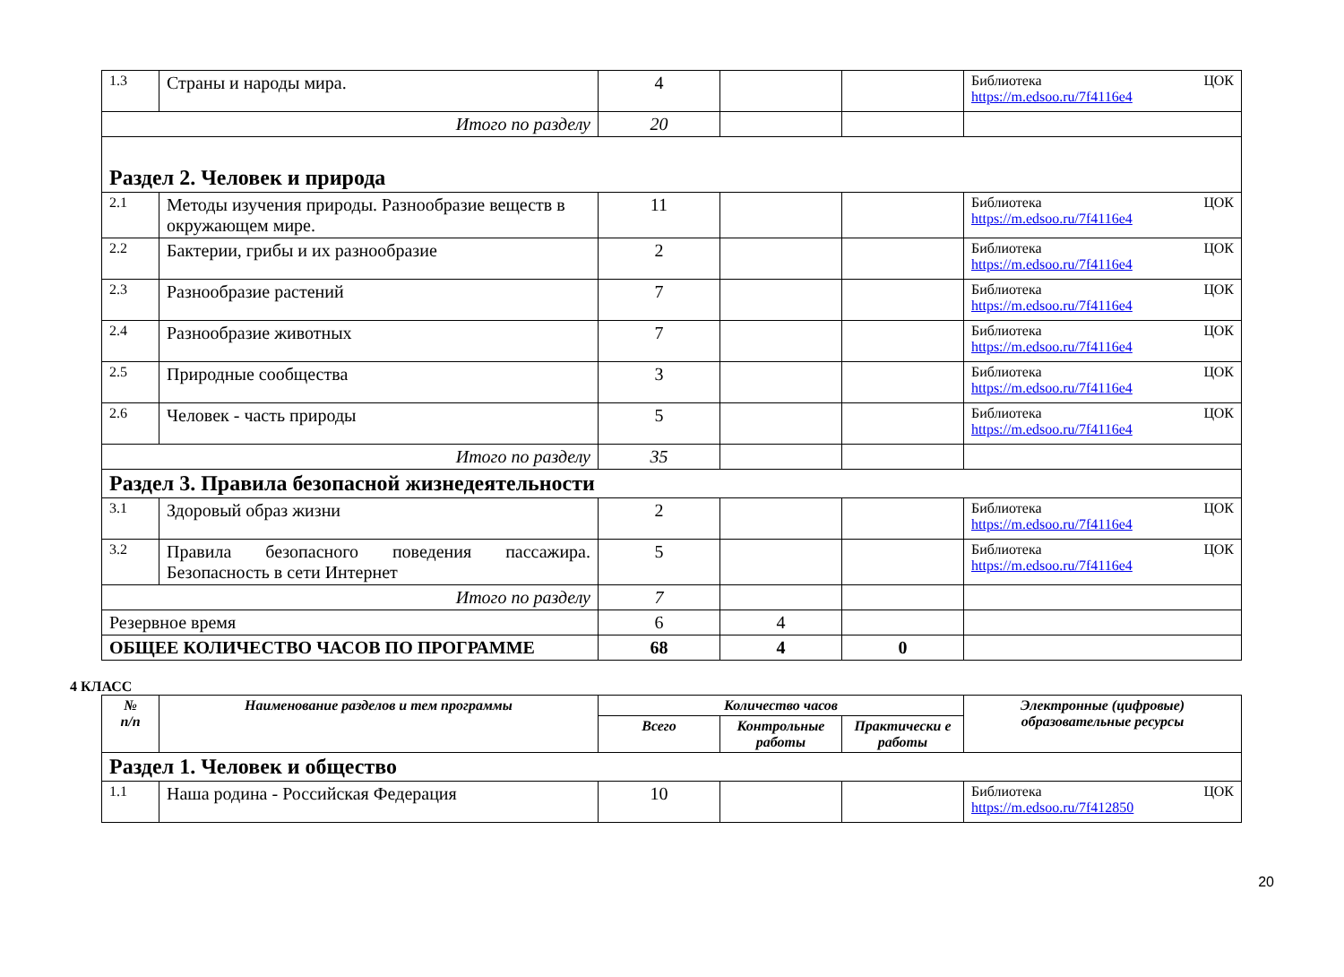| 1.3 | Страны и народы мира. | 4 | | | Библиотека ЦОК https://m.edsoo.ru/7f4116e4 |
| Итого по разделу | | 20 | | | |
| Раздел 2. Человек и природа | | | | | |
| 2.1 | Методы изучения природы. Разнообразие веществ в окружающем мире. | 11 | | | Библиотека ЦОК https://m.edsoo.ru/7f4116e4 |
| 2.2 | Бактерии, грибы и их разнообразие | 2 | | | Библиотека ЦОК https://m.edsoo.ru/7f4116e4 |
| 2.3 | Разнообразие растений | 7 | | | Библиотека ЦОК https://m.edsoo.ru/7f4116e4 |
| 2.4 | Разнообразие животных | 7 | | | Библиотека ЦОК https://m.edsoo.ru/7f4116e4 |
| 2.5 | Природные сообщества | 3 | | | Библиотека ЦОК https://m.edsoo.ru/7f4116e4 |
| 2.6 | Человек - часть природы | 5 | | | Библиотека ЦОК https://m.edsoo.ru/7f4116e4 |
| Итого по разделу | | 35 | | | |
| Раздел 3. Правила безопасной жизнедеятельности | | | | | |
| 3.1 | Здоровый образ жизни | 2 | | | Библиотека ЦОК https://m.edsoo.ru/7f4116e4 |
| 3.2 | Правила безопасного поведения пассажира. Безопасность в сети Интернет | 5 | | | Библиотека ЦОК https://m.edsoo.ru/7f4116e4 |
| Итого по разделу | | 7 | | | |
| Резервное время | | 6 | 4 | | |
| ОБЩЕЕ КОЛИЧЕСТВО ЧАСОВ ПО ПРОГРАММЕ | | 68 | 4 | 0 | |
4 КЛАСС
| № п/п | Наименование разделов и тем программы | Количество часов | | | Электронные (цифровые) образовательные ресурсы |
| --- | --- | --- | --- | --- | --- |
| | | Всего | Контрольные работы | Практически е работы | |
| Раздел 1. Человек и общество | | | | | |
| 1.1 | Наша родина - Российская Федерация | 10 | | | Библиотека ЦОК https://m.edsoo.ru/7f412850 |
20